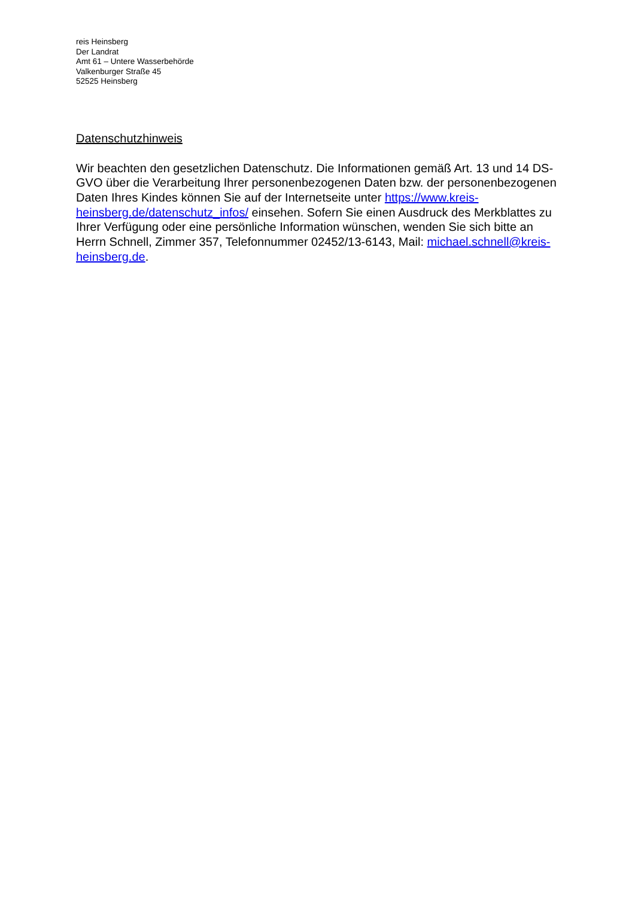reis Heinsberg
Der Landrat
Amt 61 – Untere Wasserbehörde
Valkenburger Straße 45
52525 Heinsberg
Datenschutzhinweis
Wir beachten den gesetzlichen Datenschutz. Die Informationen gemäß Art. 13 und 14 DS-GVO über die Verarbeitung Ihrer personenbezogenen Daten bzw. der personenbezogenen Daten Ihres Kindes können Sie auf der Internetseite unter https://www.kreis-heinsberg.de/datenschutz_infos/ einsehen. Sofern Sie einen Ausdruck des Merkblattes zu Ihrer Verfügung oder eine persönliche Information wünschen, wenden Sie sich bitte an Herrn Schnell, Zimmer 357, Telefonnummer 02452/13-6143, Mail: michael.schnell@kreis-heinsberg.de.